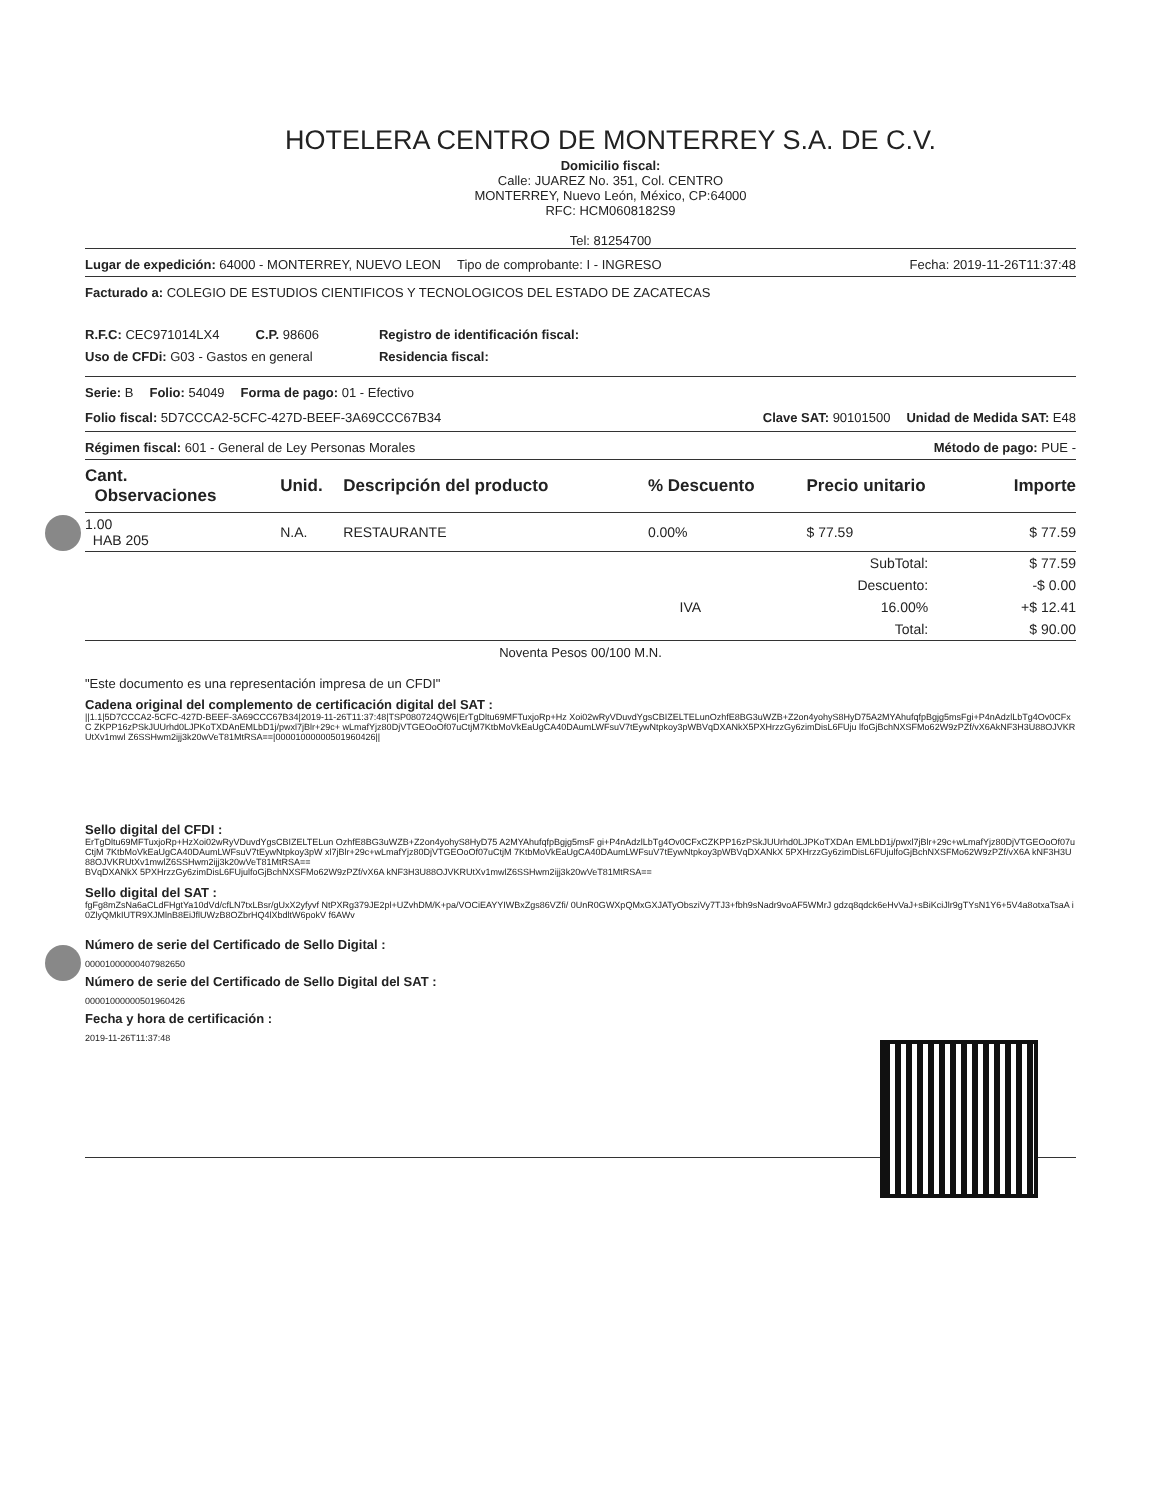HOTELERA CENTRO DE MONTERREY S.A. DE C.V.
Domicilio fiscal:
Calle: JUAREZ No. 351, Col. CENTRO
MONTERREY, Nuevo León, México, CP:64000
RFC: HCM0608182S9
Tel: 81254700
Lugar de expedición: 64000 - MONTERREY, NUEVO LEON Tipo de comprobante: I - INGRESO Fecha: 2019-11-26T11:37:48
Facturado a: COLEGIO DE ESTUDIOS CIENTIFICOS Y TECNOLOGICOS DEL ESTADO DE ZACATECAS
R.F.C: CEC971014LX4 C.P. 98606
Uso de CFDi: G03 - Gastos en general
Registro de identificación fiscal:
Residencia fiscal:
Serie: B Folio: 54049 Forma de pago: 01 - Efectivo
Folio fiscal: 5D7CCCA2-5CFC-427D-BEEF-3A69CCC67B34 Clave SAT: 90101500 Unidad de Medida SAT: E48
Régimen fiscal: 601 - General de Ley Personas Morales Método de pago: PUE -
| Cant. Observaciones | Unid. | Descripción del producto | % Descuento | Precio unitario | Importe |
| --- | --- | --- | --- | --- | --- |
| 1.00 HAB 205 | N.A. | RESTAURANTE | 0.00% | $ 77.59 | $ 77.59 |
| | | SubTotal: | $ 77.59 |
| | | Descuento: | -$ 0.00 |
| | IVA | 16.00% | +$ 12.41 |
| | | Total: | $ 90.00 |
Noventa Pesos 00/100 M.N.
"Este documento es una representación impresa de un CFDI"
Cadena original del complemento de certificación digital del SAT :
||1.1|5D7CCCA2-5CFC-427D-BEEF-3A69CCC67B34|2019-11-26T11:37:48|TSP080724QW6|ErTgDltu69MFTuxjoRp+Hz Xoi02wRyVDuvdYgsCBIZELTELunOzhfE8BG3uWZB+Z2on4yohyS8HyD75A2MYAhufqfpBgjg5msFgi+P4nAdzlLbTg4Ov0CFxC ZKPP16zPSkJUUrhd0LJPKoTXDAnEMLbD1j/pwxl7jBlr+29c+ wLmafYjz80DjVTGEOoOf07uCtjM7KtbMoVkEaUgCA40DAumLWFsuV7tEywNtpkoy3pWBVqDXANkX5PXHrzzGy6zimDisL6FUju lfoGjBchNXSFMo62W9zPZf/vX6AkNF3H3U88OJVKRUtXv1mwl Z6SSHwm2ijj3k20wVeT81MtRSA==|00001000000501960426||
Sello digital del CFDI :
ErTgDltu69MFTuxjoRp+HzXoi02wRyVDuvdYgsCBIZELTELun OzhfE8BG3uWZB+Z2on4yohyS8HyD75 A2MYAhufqfpBgjg5msF gi+P4nAdzlLbTg4Ov0CFxCZKPP16zPSkJUUrhd0LJPKoTXDAn EMLbD1j/pwxl7jBlr+29c+wLmafYjz80DjVTGEOoOf07uCtjM 7KtbMoVkEaUgCA40DAumLWFsuV7tEywNtpkoy3pW xl7jBlr+29c+wLmafYjz80DjVTGEOoOf07uCtjM 7KtbMoVkEaUgCA40DAumLWFsuV7tEywNtpkoy3pWBVqDXANkX 5PXHrzzGy6zimDisL6FUjulfoGjBchNXSFMo62W9zPZf/vX6A kNF3H3U88OJVKRUtXv1mwlZ6SSHwm2ijj3k20wVeT81MtRSA==
BVqDXANkX 5PXHrzzGy6zimDisL6FUjulfoGjBchNXSFMo62W9zPZf/vX6A kNF3H3U88OJVKRUtXv1mwlZ6SSHwm2ijj3k20wVeT81MtRSA==
Sello digital del SAT :
fgFg8mZsNa6aCLdFHgtYa10dVd/cfLN7txLBsr/gUxX2yfyvf NtPXRg379JE2pl+UZvhDM/K+pa/VOCiEAYYIWBxZgs86VZfi/ 0UnR0GWXpQMxGXJATyObsziVy7TJ3+fbh9sNadr9voAF5WMrJ gdzq8qdck6eHvVaJ+sBiKciJlr9gTYsN1Y6+5V4a8otxaTsaA i0ZlyQMkIUTR9XJMlnB8EiJflUWzB8OZbrHQ4lXbdltW6pokV f6AWv
Número de serie del Certificado de Sello Digital :
00001000000407982650
Número de serie del Certificado de Sello Digital del SAT :
00001000000501960426
Fecha y hora de certificación :
2019-11-26T11:37:48